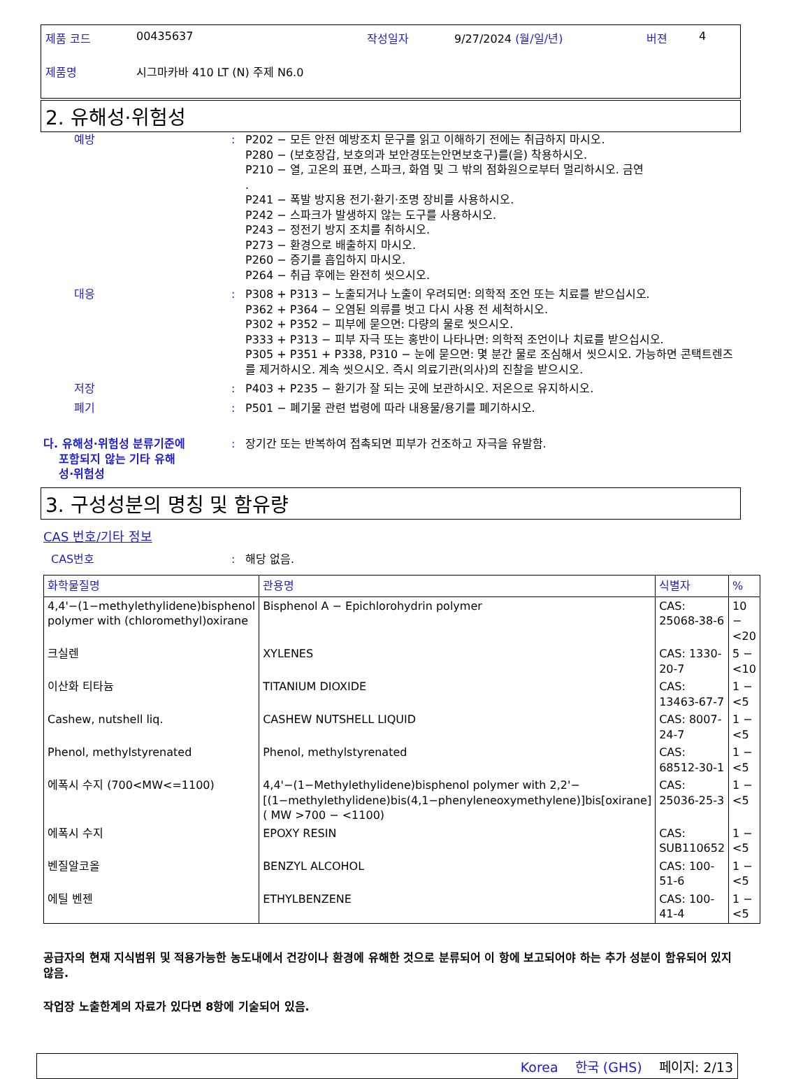| 제품 코드 | 00435637 | 작성일자 | 9/27/2024 (월/일/년) | 버젼 | 4 |
| 제품명 | 시그마카바 410 LT (N) 주제 N6.0 | | | | |
2. 유해성·위험성
예방 : P202 − 모든 안전 예방조치 문구를 읽고 이해하기 전에는 취급하지 마시오.
P280 − (보호장갑, 보호의과 보안경또는안면보호구)를(을) 착용하시오.
P210 − 열, 고온의 표면, 스파크, 화염 및 그 밖의 점화원으로부터 멀리하시오. 금연
.
P241 − 폭발 방지용 전기·환기·조명 장비를 사용하시오.
P242 − 스파크가 발생하지 않는 도구를 사용하시오.
P243 − 정전기 방지 조치를 취하시오.
P273 − 환경으로 배출하지 마시오.
P260 − 증기를 흡입하지 마시오.
P264 − 취급 후에는 완전히 씻으시오.
대응 : P308 + P313 − 노출되거나 노출이 우려되면: 의학적 조언 또는 치료를 받으십시오.
P362 + P364 − 오염된 의류를 벗고 다시 사용 전 세척하시오.
P302 + P352 − 피부에 묻으면: 다량의 물로 씻으시오.
P333 + P313 − 피부 자극 또는 홍반이 나타나면: 의학적 조언이나 치료를 받으십시오.
P305 + P351 + P338, P310 − 눈에 묻으면: 몇 분간 물로 조심해서 씻으시오. 가능하면 콘택트렌즈를 제거하시오. 계속 씻으시오. 즉시 의료기관(의사)의 진찰을 받으시오.
저장 : P403 + P235 − 환기가 잘 되는 곳에 보관하시오. 저온으로 유지하시오.
폐기 : P501 − 폐기물 관련 법령에 따라 내용물/용기를 폐기하시오.
다. 유해성·위험성 분류기준에
포함되지 않는 기타 유해
성·위험성
: 장기간 또는 반복하여 접촉되면 피부가 건조하고 자극을 유발함.
3. 구성성분의 명칭 및 함유량
CAS 번호/기타 정보
CAS번호 : 해당 없음.
| 화학물질명 | 관용명 | 식별자 | % |
| --- | --- | --- | --- |
| 4,4'−(1−methylethylidene)bisphenol polymer with (chloromethyl)oxirane | Bisphenol A − Epichlorohydrin polymer | CAS: 25068-38-6 | 10 − <20 |
| 크실렌 | XYLENES | CAS: 1330-20-7 | 5 − <10 |
| 이산화 티타늄 | TITANIUM DIOXIDE | CAS: 13463-67-7 | 1 − <5 |
| Cashew, nutshell liq. | CASHEW NUTSHELL LIQUID | CAS: 8007-24-7 | 1 − <5 |
| Phenol, methylstyrenated | Phenol, methylstyrenated | CAS: 68512-30-1 | 1 − <5 |
| 에폭시 수지 (700<MW<=1100) | 4,4'−(1−Methylethylidene)bisphenol polymer with 2,2'−[(1−methylethylidene)bis(4,1−phenyleneoxymethylene)]bis[oxirane] ( MW >700 − <1100) | CAS: 25036-25-3 | 1 − <5 |
| 에폭시 수지 | EPOXY RESIN | CAS: SUB110652 | 1 − <5 |
| 벤질알코올 | BENZYL ALCOHOL | CAS: 100-51-6 | 1 − <5 |
| 에틸 벤젠 | ETHYLBENZENE | CAS: 100-41-4 | 1 − <5 |
공급자의 현재 지식범위 및 적용가능한 농도내에서 건강이나 환경에 유해한 것으로 분류되어 이 항에 보고되어야 하는 추가 성분이 함유되어 있지 않음.
작업장 노출한계의 자료가 있다면 8항에 기술되어 있음.
Korea 한국 (GHS) 페이지: 2/13